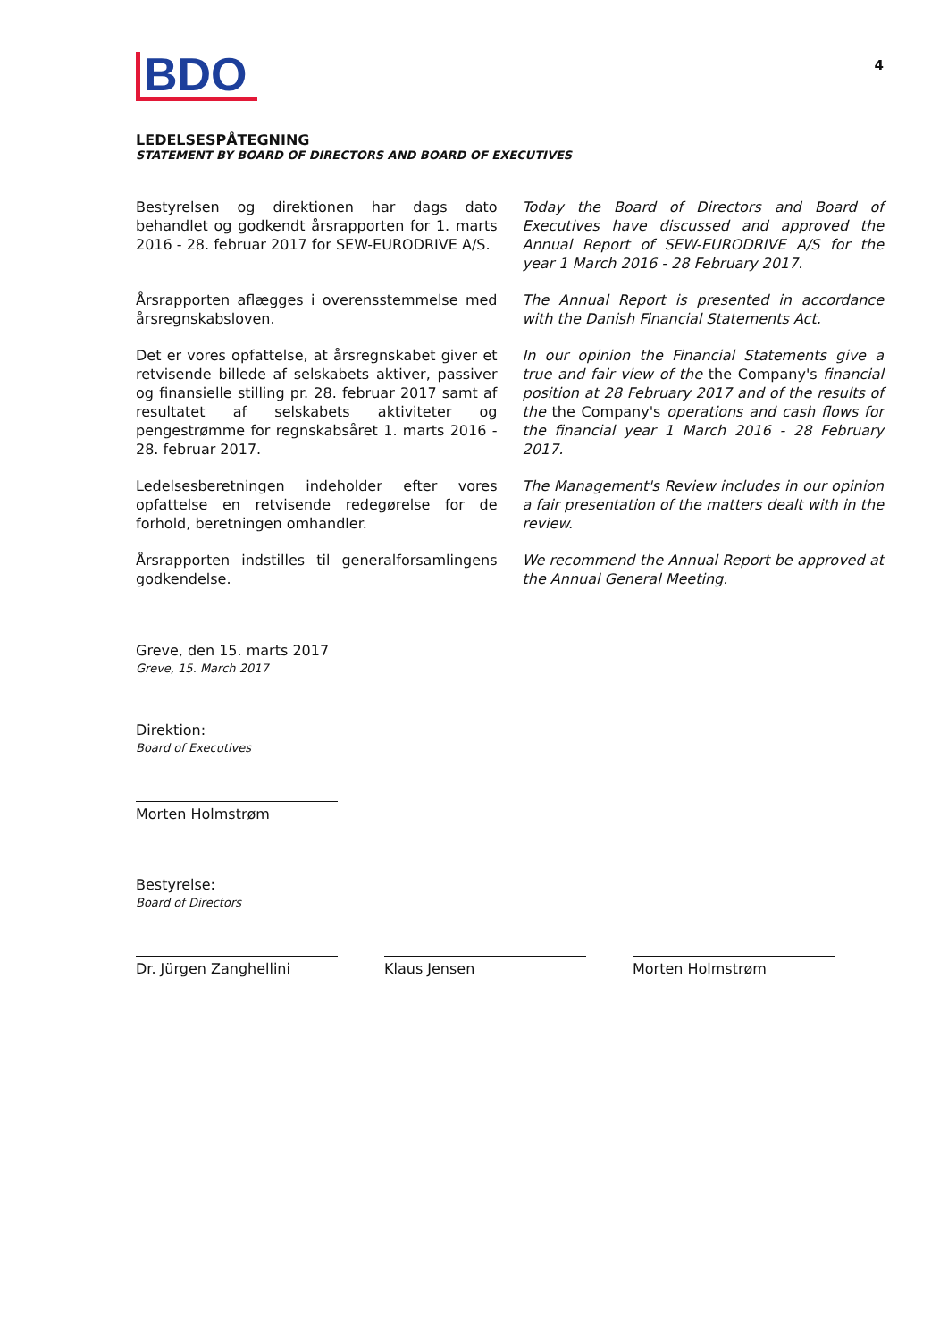BDO
4
LEDELSESPÅTEGNING
STATEMENT BY BOARD OF DIRECTORS AND BOARD OF EXECUTIVES
Bestyrelsen og direktionen har dags dato behandlet og godkendt årsrapporten for 1. marts 2016 - 28. februar 2017 for SEW-EURODRIVE A/S.
Today the Board of Directors and Board of Executives have discussed and approved the Annual Report of SEW-EURODRIVE A/S for the year 1 March 2016 - 28 February 2017.
Årsrapporten aflægges i overensstemmelse med årsregnskabsloven.
The Annual Report is presented in accordance with the Danish Financial Statements Act.
Det er vores opfattelse, at årsregnskabet giver et retvisende billede af selskabets aktiver, passiver og finansielle stilling pr. 28. februar 2017 samt af resultatet af selskabets aktiviteter og pengestrømme for regnskabsåret 1. marts 2016 - 28. februar 2017.
In our opinion the Financial Statements give a true and fair view of the the Company's financial position at 28 February 2017 and of the results of the the Company's operations and cash flows for the financial year 1 March 2016 - 28 February 2017.
Ledelsesberetningen indeholder efter vores opfattelse en retvisende redegørelse for de forhold, beretningen omhandler.
The Management's Review includes in our opinion a fair presentation of the matters dealt with in the review.
Årsrapporten indstilles til generalforsamlingens godkendelse.
We recommend the Annual Report be approved at the Annual General Meeting.
Greve, den 15. marts 2017
Greve, 15. March 2017
Direktion:
Board of Executives
Morten Holmstrøm
Bestyrelse:
Board of Directors
Dr. Jürgen Zanghellini Klaus Jensen Morten Holmstrøm